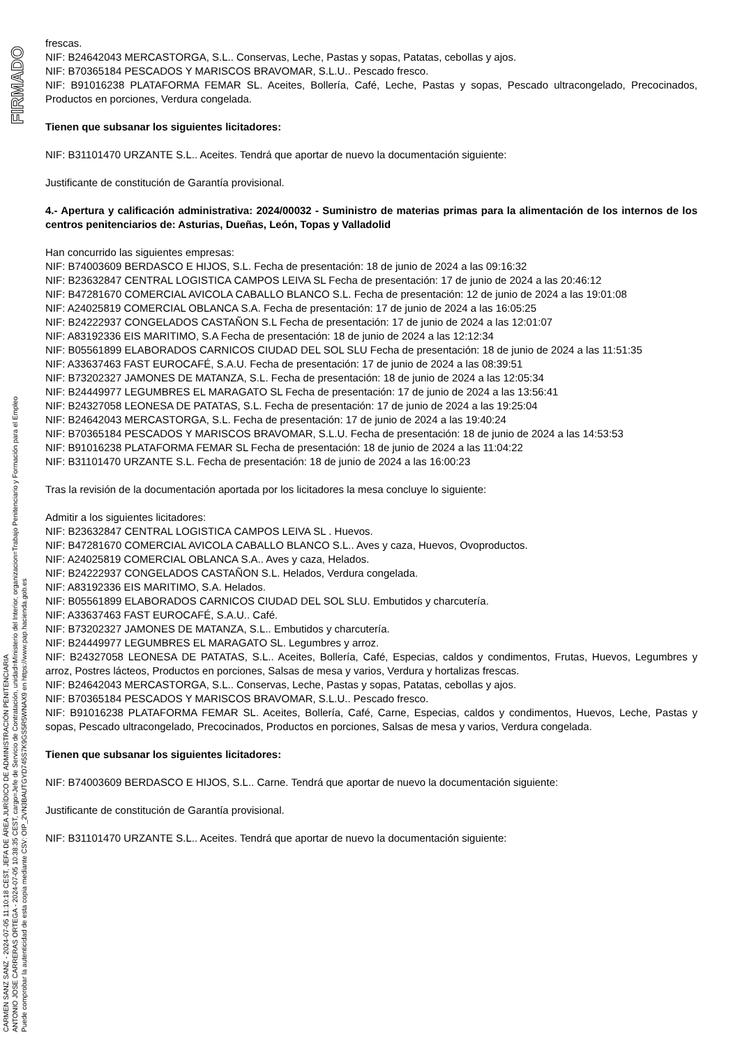FIRMADO
CARMEN SANZ SANZ - 2024-07-05 11:10:18 CEST, JEFA DE ÁREA JURÍDICO DE ADMINISTRACIÓN PENITENCIARIA
ANTONIO JOSE CARRERAS ORTEGA - 2024-07-05 10:38:35 CEST, cargo=Jefe de Servicio de Contratación, unidad=Ministerio del Interior, organizacion=Trabajo Penitenciario y Formación para el Empleo
Puede comprobar la autenticidad de esta copia mediante CSV: OIP_2VN3BAUTGYD745S7K9GS5R5WNAX9 en https://www.pap.hacienda.gob.es
frescas.
NIF: B24642043 MERCASTORGA, S.L.. Conservas, Leche, Pastas y sopas, Patatas, cebollas y ajos.
NIF: B70365184 PESCADOS Y MARISCOS BRAVOMAR, S.L.U.. Pescado fresco.
NIF: B91016238 PLATAFORMA FEMAR SL. Aceites, Bollería, Café, Leche, Pastas y sopas, Pescado ultracongelado, Precocinados, Productos en porciones, Verdura congelada.
Tienen que subsanar los siguientes licitadores:
NIF: B31101470 URZANTE S.L.. Aceites. Tendrá que aportar de nuevo la documentación siguiente:
Justificante de constitución de Garantía provisional.
4.- Apertura y calificación administrativa: 2024/00032 - Suministro de materias primas para la alimentación de los internos de los centros penitenciarios de: Asturias, Dueñas, León, Topas y Valladolid
Han concurrido las siguientes empresas:
NIF: B74003609 BERDASCO E HIJOS, S.L. Fecha de presentación: 18 de junio de 2024 a las 09:16:32
NIF: B23632847 CENTRAL LOGISTICA CAMPOS LEIVA SL Fecha de presentación: 17 de junio de 2024 a las 20:46:12
NIF: B47281670 COMERCIAL AVICOLA CABALLO BLANCO S.L. Fecha de presentación: 12 de junio de 2024 a las 19:01:08
NIF: A24025819 COMERCIAL OBLANCA S.A. Fecha de presentación: 17 de junio de 2024 a las 16:05:25
NIF: B24222937 CONGELADOS CASTAÑON S.L Fecha de presentación: 17 de junio de 2024 a las 12:01:07
NIF: A83192336 EIS MARITIMO, S.A Fecha de presentación: 18 de junio de 2024 a las 12:12:34
NIF: B05561899 ELABORADOS CARNICOS CIUDAD DEL SOL SLU Fecha de presentación: 18 de junio de 2024 a las 11:51:35
NIF: A33637463 FAST EUROCAFÉ, S.A.U. Fecha de presentación: 17 de junio de 2024 a las 08:39:51
NIF: B73202327 JAMONES DE MATANZA, S.L. Fecha de presentación: 18 de junio de 2024 a las 12:05:34
NIF: B24449977 LEGUMBRES EL MARAGATO SL Fecha de presentación: 17 de junio de 2024 a las 13:56:41
NIF: B24327058 LEONESA DE PATATAS, S.L. Fecha de presentación: 17 de junio de 2024 a las 19:25:04
NIF: B24642043 MERCASTORGA, S.L. Fecha de presentación: 17 de junio de 2024 a las 19:40:24
NIF: B70365184 PESCADOS Y MARISCOS BRAVOMAR, S.L.U. Fecha de presentación: 18 de junio de 2024 a las 14:53:53
NIF: B91016238 PLATAFORMA FEMAR SL Fecha de presentación: 18 de junio de 2024 a las 11:04:22
NIF: B31101470 URZANTE S.L. Fecha de presentación: 18 de junio de 2024 a las 16:00:23
Tras la revisión de la documentación aportada por los licitadores la mesa concluye lo siguiente:
Admitir a los siguientes licitadores:
NIF: B23632847 CENTRAL LOGISTICA CAMPOS LEIVA SL . Huevos.
NIF: B47281670 COMERCIAL AVICOLA CABALLO BLANCO S.L.. Aves y caza, Huevos, Ovoproductos.
NIF: A24025819 COMERCIAL OBLANCA S.A.. Aves y caza, Helados.
NIF: B24222937 CONGELADOS CASTAÑON S.L. Helados, Verdura congelada.
NIF: A83192336 EIS MARITIMO, S.A. Helados.
NIF: B05561899 ELABORADOS CARNICOS CIUDAD DEL SOL SLU. Embutidos y charcutería.
NIF: A33637463 FAST EUROCAFÉ, S.A.U.. Café.
NIF: B73202327 JAMONES DE MATANZA, S.L.. Embutidos y charcutería.
NIF: B24449977 LEGUMBRES EL MARAGATO SL. Legumbres y arroz.
NIF: B24327058 LEONESA DE PATATAS, S.L.. Aceites, Bollería, Café, Especias, caldos y condimentos, Frutas, Huevos, Legumbres y arroz, Postres lácteos, Productos en porciones, Salsas de mesa y varios, Verdura y hortalizas frescas.
NIF: B24642043 MERCASTORGA, S.L.. Conservas, Leche, Pastas y sopas, Patatas, cebollas y ajos.
NIF: B70365184 PESCADOS Y MARISCOS BRAVOMAR, S.L.U.. Pescado fresco.
NIF: B91016238 PLATAFORMA FEMAR SL. Aceites, Bollería, Café, Carne, Especias, caldos y condimentos, Huevos, Leche, Pastas y sopas, Pescado ultracongelado, Precocinados, Productos en porciones, Salsas de mesa y varios, Verdura congelada.
Tienen que subsanar los siguientes licitadores:
NIF: B74003609 BERDASCO E HIJOS, S.L.. Carne. Tendrá que aportar de nuevo la documentación siguiente:
Justificante de constitución de Garantía provisional.
NIF: B31101470 URZANTE S.L.. Aceites. Tendrá que aportar de nuevo la documentación siguiente: